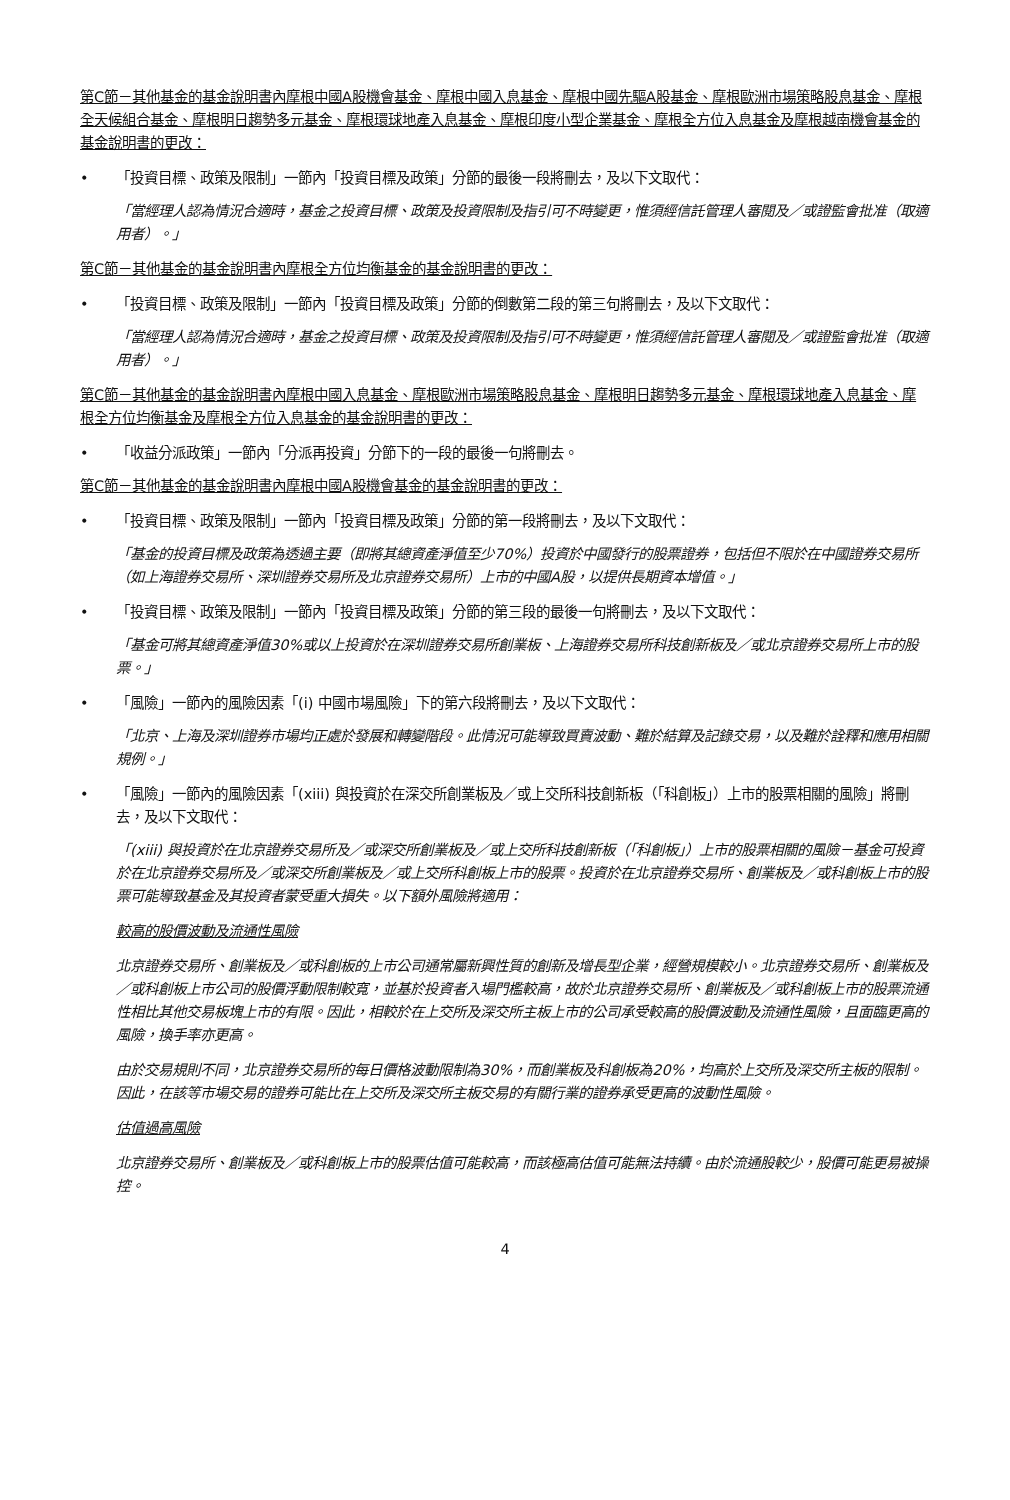第C節－其他基金的基金說明書內摩根中國A股機會基金、摩根中國入息基金、摩根中國先驅A股基金、摩根歐洲市場策略股息基金、摩根全天候組合基金、摩根明日趨勢多元基金、摩根環球地產入息基金、摩根印度小型企業基金、摩根全方位入息基金及摩根越南機會基金的基金說明書的更改：
• 「投資目標、政策及限制」一節內「投資目標及政策」分節的最後一段將刪去，及以下文取代：
「當經理人認為情況合適時，基金之投資目標、政策及投資限制及指引可不時變更，惟須經信託管理人審閱及／或證監會批准（取適用者）。」
第C節－其他基金的基金說明書內摩根全方位均衡基金的基金說明書的更改：
• 「投資目標、政策及限制」一節內「投資目標及政策」分節的倒數第二段的第三句將刪去，及以下文取代：
「當經理人認為情況合適時，基金之投資目標、政策及投資限制及指引可不時變更，惟須經信託管理人審閱及／或證監會批准（取適用者）。」
第C節－其他基金的基金說明書內摩根中國入息基金、摩根歐洲市場策略股息基金、摩根明日趨勢多元基金、摩根環球地產入息基金、摩根全方位均衡基金及摩根全方位入息基金的基金說明書的更改：
• 「收益分派政策」一節內「分派再投資」分節下的一段的最後一句將刪去。
第C節－其他基金的基金說明書內摩根中國A股機會基金的基金說明書的更改：
• 「投資目標、政策及限制」一節內「投資目標及政策」分節的第一段將刪去，及以下文取代：
「基金的投資目標及政策為透過主要（即將其總資產淨值至少70%）投資於中國發行的股票證券，包括但不限於在中國證券交易所（如上海證券交易所、深圳證券交易所及北京證券交易所）上市的中國A股，以提供長期資本增值。」
• 「投資目標、政策及限制」一節內「投資目標及政策」分節的第三段的最後一句將刪去，及以下文取代：
「基金可將其總資產淨值30%或以上投資於在深圳證券交易所創業板、上海證券交易所科技創新板及／或北京證券交易所上市的股票。」
• 「風險」一節內的風險因素「(i) 中國市場風險」下的第六段將刪去，及以下文取代：
「北京、上海及深圳證券市場均正處於發展和轉變階段。此情況可能導致買賣波動、難於結算及記錄交易，以及難於詮釋和應用相關規例。」
• 「風險」一節內的風險因素「(xiii) 與投資於在深交所創業板及／或上交所科技創新板（「科創板」）上市的股票相關的風險」將刪去，及以下文取代：
「(xiii) 與投資於在北京證券交易所及／或深交所創業板及／或上交所科技創新板（「科創板」）上市的股票相關的風險－基金可投資於在北京證券交易所及／或深交所創業板及／或上交所科創板上市的股票。投資於在北京證券交易所、創業板及／或科創板上市的股票可能導致基金及其投資者蒙受重大損失。以下額外風險將適用：
較高的股價波動及流通性風險
北京證券交易所、創業板及／或科創板的上市公司通常屬新興性質的創新及增長型企業，經營規模較小。北京證券交易所、創業板及／或科創板上市公司的股價浮動限制較寬，並基於投資者入場門檻較高，故於北京證券交易所、創業板及／或科創板上市的股票流通性相比其他交易板塊上市的有限。因此，相較於在上交所及深交所主板上市的公司承受較高的股價波動及流通性風險，且面臨更高的風險，換手率亦更高。
由於交易規則不同，北京證券交易所的每日價格波動限制為30%，而創業板及科創板為20%，均高於上交所及深交所主板的限制。因此，在該等市場交易的證券可能比在上交所及深交所主板交易的有關行業的證券承受更高的波動性風險。
估值過高風險
北京證券交易所、創業板及／或科創板上市的股票估值可能較高，而該極高估值可能無法持續。由於流通股較少，股價可能更易被操控。
4